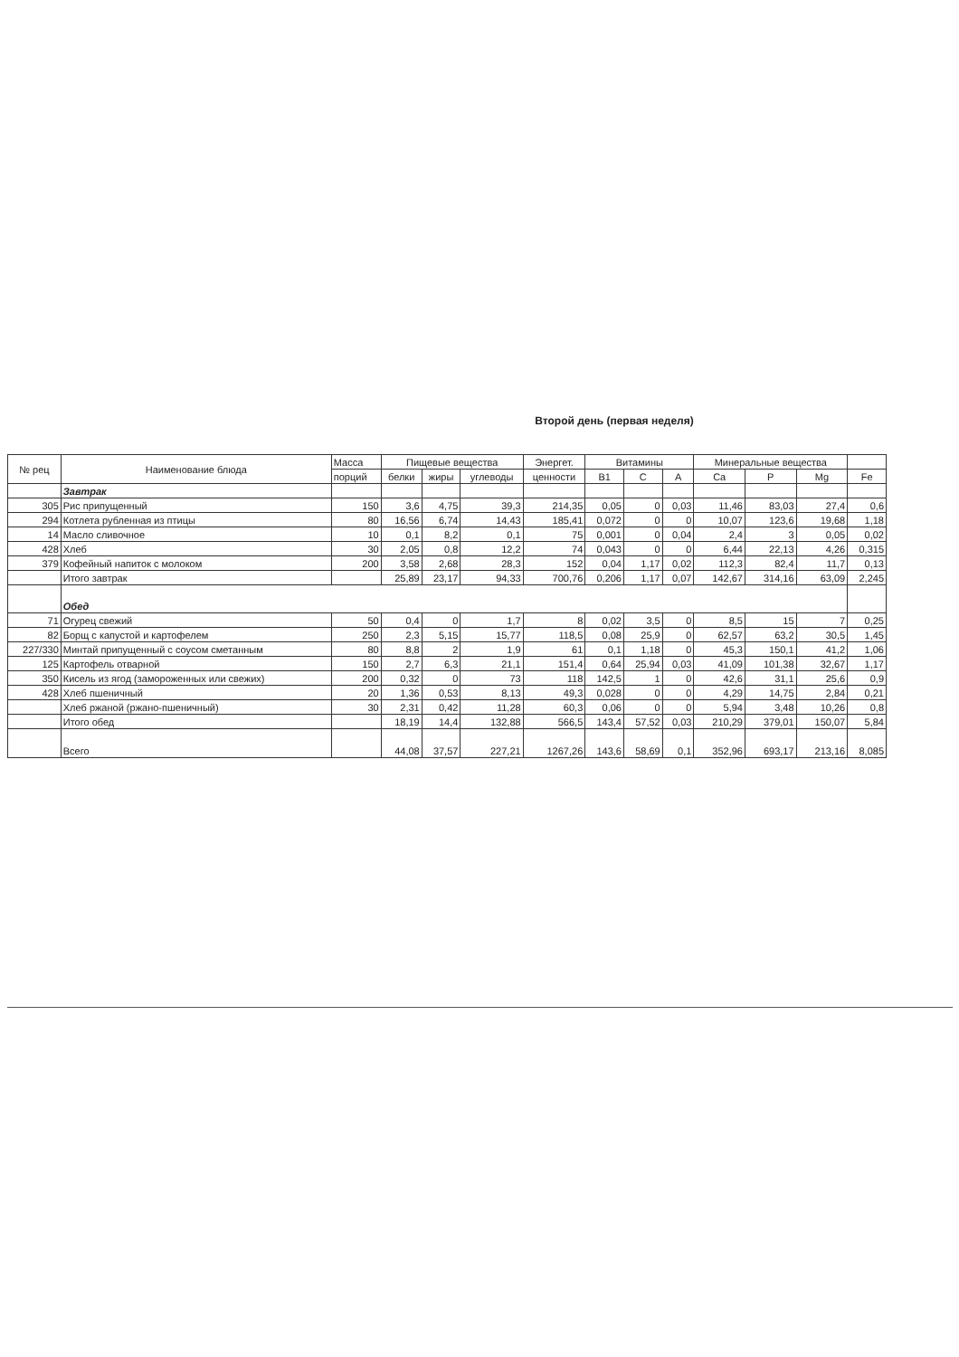Второй день (первая неделя)
| № рец | Наименование блюда | Масса | Пищевые вещества | | | Энергет. | Витамины | | | Минеральные вещества | | | |
| --- | --- | --- | --- | --- | --- | --- | --- | --- | --- | --- | --- | --- | --- |
| | | порций | белки | жиры | углеводы | ценности | B1 | C | A | Ca | P | Mg | Fe |
| | Завтрак | | | | | | | | | | | | |
| 305 | Рис припущенный | 150 | 3,6 | 4,75 | 39,3 | 214,35 | 0,05 | 0 | 0,03 | 11,46 | 83,03 | 27,4 | 0,6 |
| 294 | Котлета рубленная из птицы | 80 | 16,56 | 6,74 | 14,43 | 185,41 | 0,072 | 0 | 0 | 10,07 | 123,6 | 19,68 | 1,18 |
| 14 | Масло сливочное | 10 | 0,1 | 8,2 | 0,1 | 75 | 0,001 | 0 | 0,04 | 2,4 | 3 | 0,05 | 0,02 |
| 428 | Хлеб | 30 | 2,05 | 0,8 | 12,2 | 74 | 0,043 | 0 | 0 | 6,44 | 22,13 | 4,26 | 0,315 |
| 379 | Кофейный напиток с молоком | 200 | 3,58 | 2,68 | 28,3 | 152 | 0,04 | 1,17 | 0,02 | 112,3 | 82,4 | 11,7 | 0,13 |
| | Итого завтрак | | 25,89 | 23,17 | 94,33 | 700,76 | 0,206 | 1,17 | 0,07 | 142,67 | 314,16 | 63,09 | 2,245 |
| | Обед | | | | | | | | | | | | |
| 71 | Огурец свежий | 50 | 0,4 | 0 | 1,7 | 8 | 0,02 | 3,5 | 0 | 8,5 | 15 | 7 | 0,25 |
| 82 | Борщ с капустой и картофелем | 250 | 2,3 | 5,15 | 15,77 | 118,5 | 0,08 | 25,9 | 0 | 62,57 | 63,2 | 30,5 | 1,45 |
| 227/330 | Минтай припущенный с соусом сметанным | 80 | 8,8 | 2 | 1,9 | 61 | 0,1 | 1,18 | 0 | 45,3 | 150,1 | 41,2 | 1,06 |
| 125 | Картофель отварной | 150 | 2,7 | 6,3 | 21,1 | 151,4 | 0,64 | 25,94 | 0,03 | 41,09 | 101,38 | 32,67 | 1,17 |
| 350 | Кисель из ягод (замороженных или свежих) | 200 | 0,32 | 0 | 73 | 118 | 142,5 | 1 | 0 | 42,6 | 31,1 | 25,6 | 0,9 |
| 428 | Хлеб пшеничный | 20 | 1,36 | 0,53 | 8,13 | 49,3 | 0,028 | 0 | 0 | 4,29 | 14,75 | 2,84 | 0,21 |
| | Хлеб ржаной (ржано-пшеничный) | 30 | 2,31 | 0,42 | 11,28 | 60,3 | 0,06 | 0 | 0 | 5,94 | 3,48 | 10,26 | 0,8 |
| | Итого обед | | 18,19 | 14,4 | 132,88 | 566,5 | 143,4 | 57,52 | 0,03 | 210,29 | 379,01 | 150,07 | 5,84 |
| | Всего | | 44,08 | 37,57 | 227,21 | 1267,26 | 143,6 | 58,69 | 0,1 | 352,96 | 693,17 | 213,16 | 8,085 |